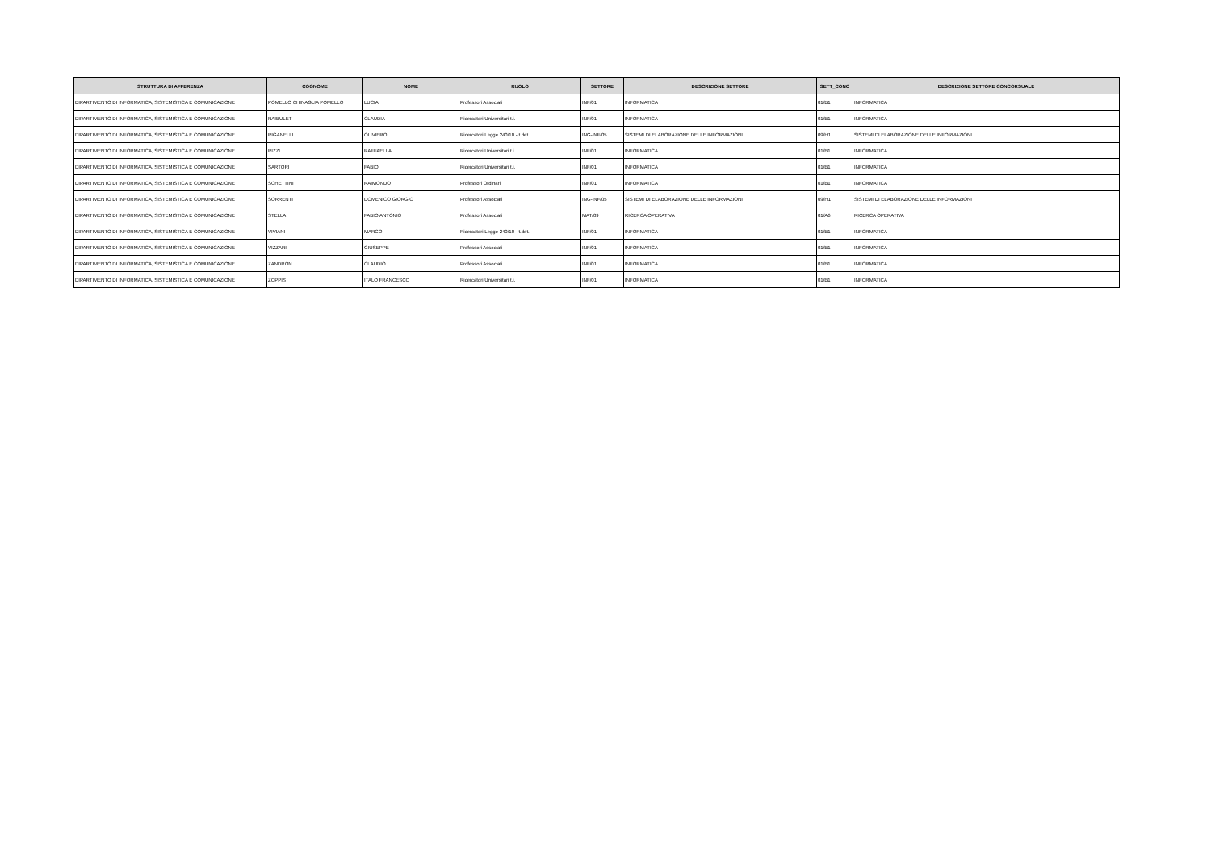| STRUTTURA DI AFFERENZA | COGNOME | NOME | RUOLO | SETTORE | DESCRIZIONE SETTORE | SETT_CONC | DESCRIZIONE SETTORE CONCORSUALE |
| --- | --- | --- | --- | --- | --- | --- | --- |
| DIPARTIMENTO DI INFORMATICA, SISTEMISTICA E COMUNICAZIONE | POMELLO CHINAGLIA POMELLO | LUCIA | Professori Associati | INF/01 | INFORMATICA | 01/B1 | INFORMATICA |
| DIPARTIMENTO DI INFORMATICA, SISTEMISTICA E COMUNICAZIONE | RAIBULET | CLAUDIA | Ricercatori Universitari t.i. | INF/01 | INFORMATICA | 01/B1 | INFORMATICA |
| DIPARTIMENTO DI INFORMATICA, SISTEMISTICA E COMUNICAZIONE | RIGANELLI | OLIVIERO | Ricercatori Legge 240/10 - t.det. | ING-INF/05 | SISTEMI DI ELABORAZIONE DELLE INFORMAZIONI | 09/H1 | SISTEMI DI ELABORAZIONE DELLE INFORMAZIONI |
| DIPARTIMENTO DI INFORMATICA, SISTEMISTICA E COMUNICAZIONE | RIZZI | RAFFAELLA | Ricercatori Universitari t.i. | INF/01 | INFORMATICA | 01/B1 | INFORMATICA |
| DIPARTIMENTO DI INFORMATICA, SISTEMISTICA E COMUNICAZIONE | SARTORI | FABIO | Ricercatori Universitari t.i. | INF/01 | INFORMATICA | 01/B1 | INFORMATICA |
| DIPARTIMENTO DI INFORMATICA, SISTEMISTICA E COMUNICAZIONE | SCHETTINI | RAIMONDO | Professori Ordinari | INF/01 | INFORMATICA | 01/B1 | INFORMATICA |
| DIPARTIMENTO DI INFORMATICA, SISTEMISTICA E COMUNICAZIONE | SORRENTI | DOMENICO GIORGIO | Professori Associati | ING-INF/05 | SISTEMI DI ELABORAZIONE DELLE INFORMAZIONI | 09/H1 | SISTEMI DI ELABORAZIONE DELLE INFORMAZIONI |
| DIPARTIMENTO DI INFORMATICA, SISTEMISTICA E COMUNICAZIONE | STELLA | FABIO ANTONIO | Professori Associati | MAT/09 | RICERCA OPERATIVA | 01/A6 | RICERCA OPERATIVA |
| DIPARTIMENTO DI INFORMATICA, SISTEMISTICA E COMUNICAZIONE | VIVIANI | MARCO | Ricercatori Legge 240/10 - t.det. | INF/01 | INFORMATICA | 01/B1 | INFORMATICA |
| DIPARTIMENTO DI INFORMATICA, SISTEMISTICA E COMUNICAZIONE | VIZZARI | GIUSEPPE | Professori Associati | INF/01 | INFORMATICA | 01/B1 | INFORMATICA |
| DIPARTIMENTO DI INFORMATICA, SISTEMISTICA E COMUNICAZIONE | ZANDRON | CLAUDIO | Professori Associati | INF/01 | INFORMATICA | 01/B1 | INFORMATICA |
| DIPARTIMENTO DI INFORMATICA, SISTEMISTICA E COMUNICAZIONE | ZOPPIS | ITALO FRANCESCO | Ricercatori Universitari t.i. | INF/01 | INFORMATICA | 01/B1 | INFORMATICA |